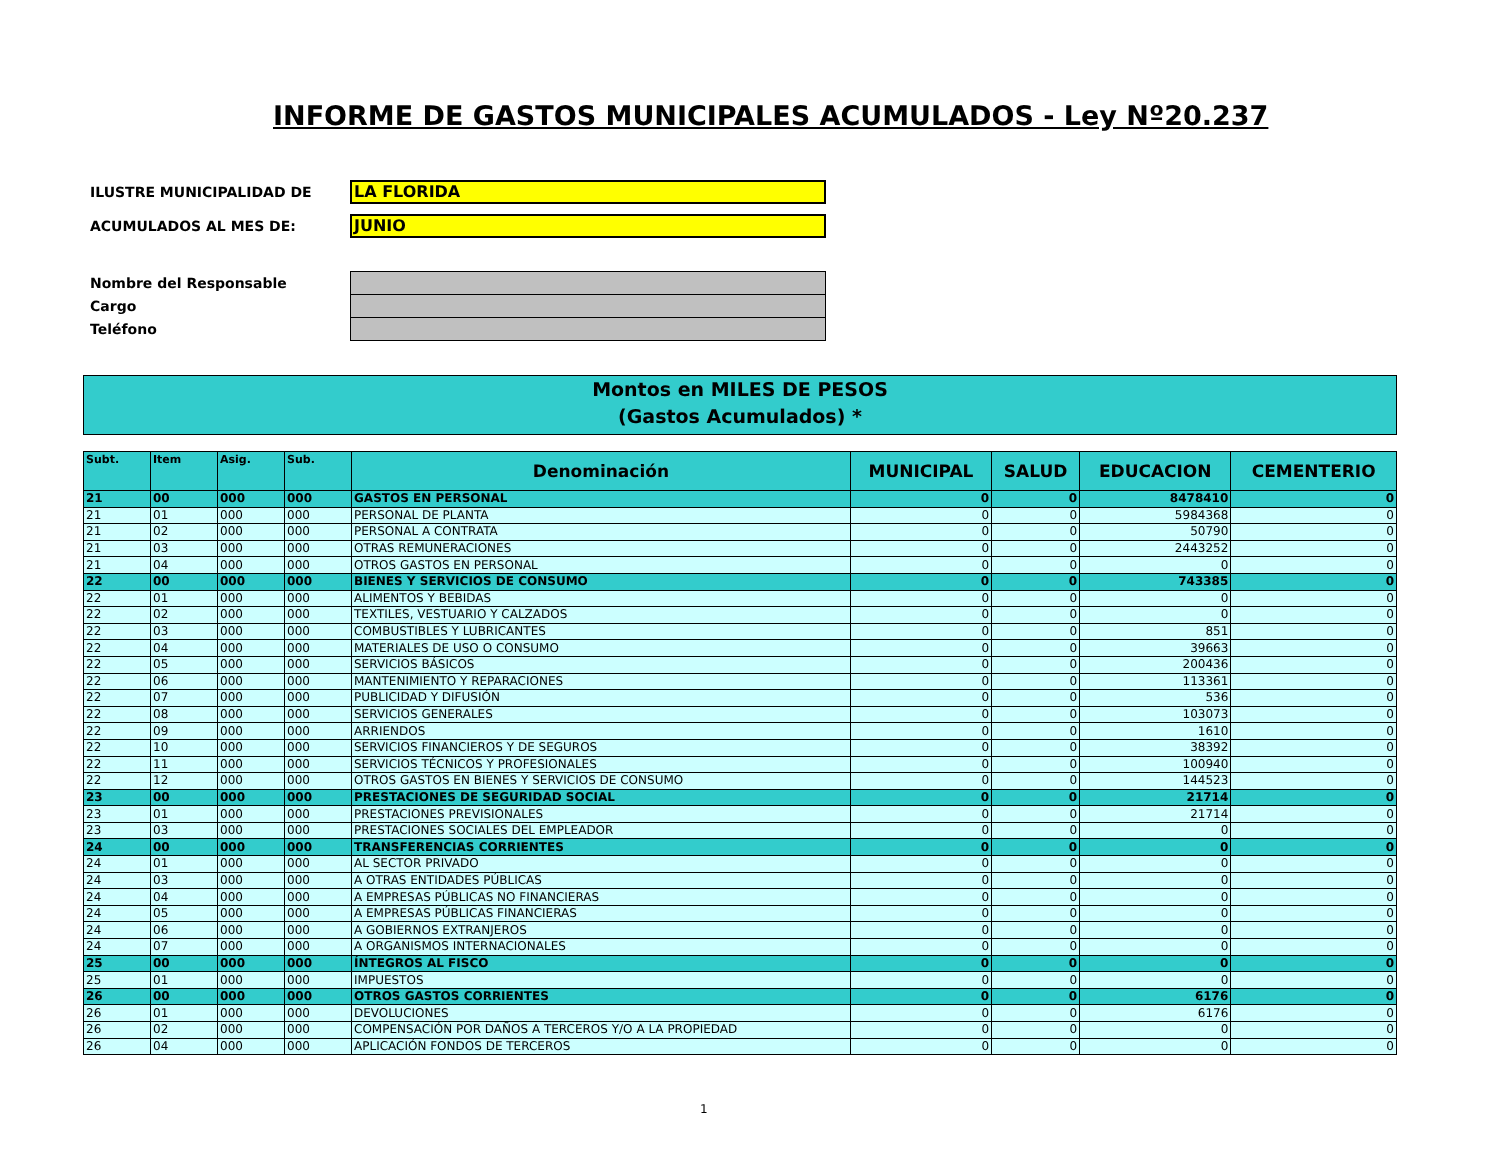INFORME DE GASTOS MUNICIPALES ACUMULADOS - Ley Nº20.237
ILUSTRE MUNICIPALIDAD DE
LA FLORIDA
ACUMULADOS AL MES DE:
JUNIO
Nombre del Responsable
Cargo
Teléfono
Montos en MILES DE PESOS
(Gastos Acumulados) *
| Subt. | Item | Asig. | Sub. | Denominación | MUNICIPAL | SALUD | EDUCACION | CEMENTERIO |
| --- | --- | --- | --- | --- | --- | --- | --- | --- |
| 21 | 00 | 000 | 000 | GASTOS EN PERSONAL | 0 | 0 | 8478410 | 0 |
| 21 | 01 | 000 | 000 | PERSONAL DE PLANTA | 0 | 0 | 5984368 | 0 |
| 21 | 02 | 000 | 000 | PERSONAL A CONTRATA | 0 | 0 | 50790 | 0 |
| 21 | 03 | 000 | 000 | OTRAS REMUNERACIONES | 0 | 0 | 2443252 | 0 |
| 21 | 04 | 000 | 000 | OTROS GASTOS EN PERSONAL | 0 | 0 | 0 | 0 |
| 22 | 00 | 000 | 000 | BIENES Y SERVICIOS DE CONSUMO | 0 | 0 | 743385 | 0 |
| 22 | 01 | 000 | 000 | ALIMENTOS Y BEBIDAS | 0 | 0 | 0 | 0 |
| 22 | 02 | 000 | 000 | TEXTILES, VESTUARIO Y CALZADOS | 0 | 0 | 0 | 0 |
| 22 | 03 | 000 | 000 | COMBUSTIBLES Y LUBRICANTES | 0 | 0 | 851 | 0 |
| 22 | 04 | 000 | 000 | MATERIALES DE USO O CONSUMO | 0 | 0 | 39663 | 0 |
| 22 | 05 | 000 | 000 | SERVICIOS BÁSICOS | 0 | 0 | 200436 | 0 |
| 22 | 06 | 000 | 000 | MANTENIMIENTO Y REPARACIONES | 0 | 0 | 113361 | 0 |
| 22 | 07 | 000 | 000 | PUBLICIDAD Y DIFUSIÓN | 0 | 0 | 536 | 0 |
| 22 | 08 | 000 | 000 | SERVICIOS GENERALES | 0 | 0 | 103073 | 0 |
| 22 | 09 | 000 | 000 | ARRIENDOS | 0 | 0 | 1610 | 0 |
| 22 | 10 | 000 | 000 | SERVICIOS FINANCIEROS Y DE SEGUROS | 0 | 0 | 38392 | 0 |
| 22 | 11 | 000 | 000 | SERVICIOS TÉCNICOS Y PROFESIONALES | 0 | 0 | 100940 | 0 |
| 22 | 12 | 000 | 000 | OTROS GASTOS EN BIENES Y SERVICIOS DE CONSUMO | 0 | 0 | 144523 | 0 |
| 23 | 00 | 000 | 000 | PRESTACIONES DE SEGURIDAD SOCIAL | 0 | 0 | 21714 | 0 |
| 23 | 01 | 000 | 000 | PRESTACIONES PREVISIONALES | 0 | 0 | 21714 | 0 |
| 23 | 03 | 000 | 000 | PRESTACIONES SOCIALES DEL EMPLEADOR | 0 | 0 | 0 | 0 |
| 24 | 00 | 000 | 000 | TRANSFERENCIAS CORRIENTES | 0 | 0 | 0 | 0 |
| 24 | 01 | 000 | 000 | AL SECTOR PRIVADO | 0 | 0 | 0 | 0 |
| 24 | 03 | 000 | 000 | A OTRAS ENTIDADES PÚBLICAS | 0 | 0 | 0 | 0 |
| 24 | 04 | 000 | 000 | A EMPRESAS PÚBLICAS NO FINANCIERAS | 0 | 0 | 0 | 0 |
| 24 | 05 | 000 | 000 | A EMPRESAS PÚBLICAS FINANCIERAS | 0 | 0 | 0 | 0 |
| 24 | 06 | 000 | 000 | A GOBIERNOS EXTRANJEROS | 0 | 0 | 0 | 0 |
| 24 | 07 | 000 | 000 | A ORGANISMOS INTERNACIONALES | 0 | 0 | 0 | 0 |
| 25 | 00 | 000 | 000 | ÍNTEGROS AL FISCO | 0 | 0 | 0 | 0 |
| 25 | 01 | 000 | 000 | IMPUESTOS | 0 | 0 | 0 | 0 |
| 26 | 00 | 000 | 000 | OTROS GASTOS CORRIENTES | 0 | 0 | 6176 | 0 |
| 26 | 01 | 000 | 000 | DEVOLUCIONES | 0 | 0 | 6176 | 0 |
| 26 | 02 | 000 | 000 | COMPENSACIÓN POR DAÑOS A TERCEROS Y/O A LA PROPIEDAD | 0 | 0 | 0 | 0 |
| 26 | 04 | 000 | 000 | APLICACIÓN FONDOS DE TERCEROS | 0 | 0 | 0 | 0 |
1